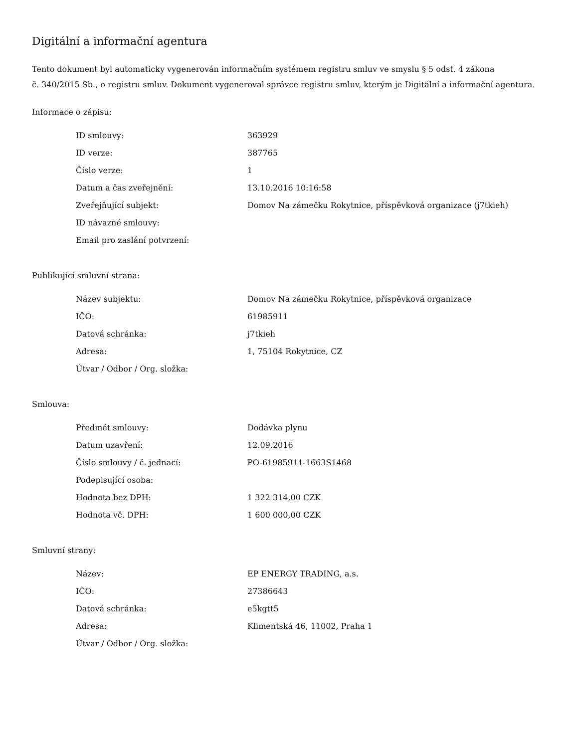Digitální a informační agentura
Tento dokument byl automaticky vygenerován informačním systémem registru smluv ve smyslu § 5 odst. 4 zákona
č. 340/2015 Sb., o registru smluv. Dokument vygeneroval správce registru smluv, kterým je Digitální a informační agentura.
Informace o zápisu:
| ID smlouvy: | 363929 |
| ID verze: | 387765 |
| Číslo verze: | 1 |
| Datum a čas zveřejnění: | 13.10.2016 10:16:58 |
| Zveřejňující subjekt: | Domov Na zámečku Rokytnice, příspěvková organizace (j7tkieh) |
| ID návazné smlouvy: | |
| Email pro zaslání potvrzení: | |
Publikující smluvní strana:
| Název subjektu: | Domov Na zámečku Rokytnice, příspěvková organizace |
| IČO: | 61985911 |
| Datová schránka: | j7tkieh |
| Adresa: | 1, 75104 Rokytnice, CZ |
| Útvar / Odbor / Org. složka: | |
Smlouva:
| Předmět smlouvy: | Dodávka plynu |
| Datum uzavření: | 12.09.2016 |
| Číslo smlouvy / č. jednací: | PO-61985911-1663S1468 |
| Podepisující osoba: | |
| Hodnota bez DPH: | 1 322 314,00 CZK |
| Hodnota vč. DPH: | 1 600 000,00 CZK |
Smluvní strany:
| Název: | EP ENERGY TRADING, a.s. |
| IČO: | 27386643 |
| Datová schránka: | e5kgtt5 |
| Adresa: | Klimentská 46, 11002, Praha 1 |
| Útvar / Odbor / Org. složka: | |